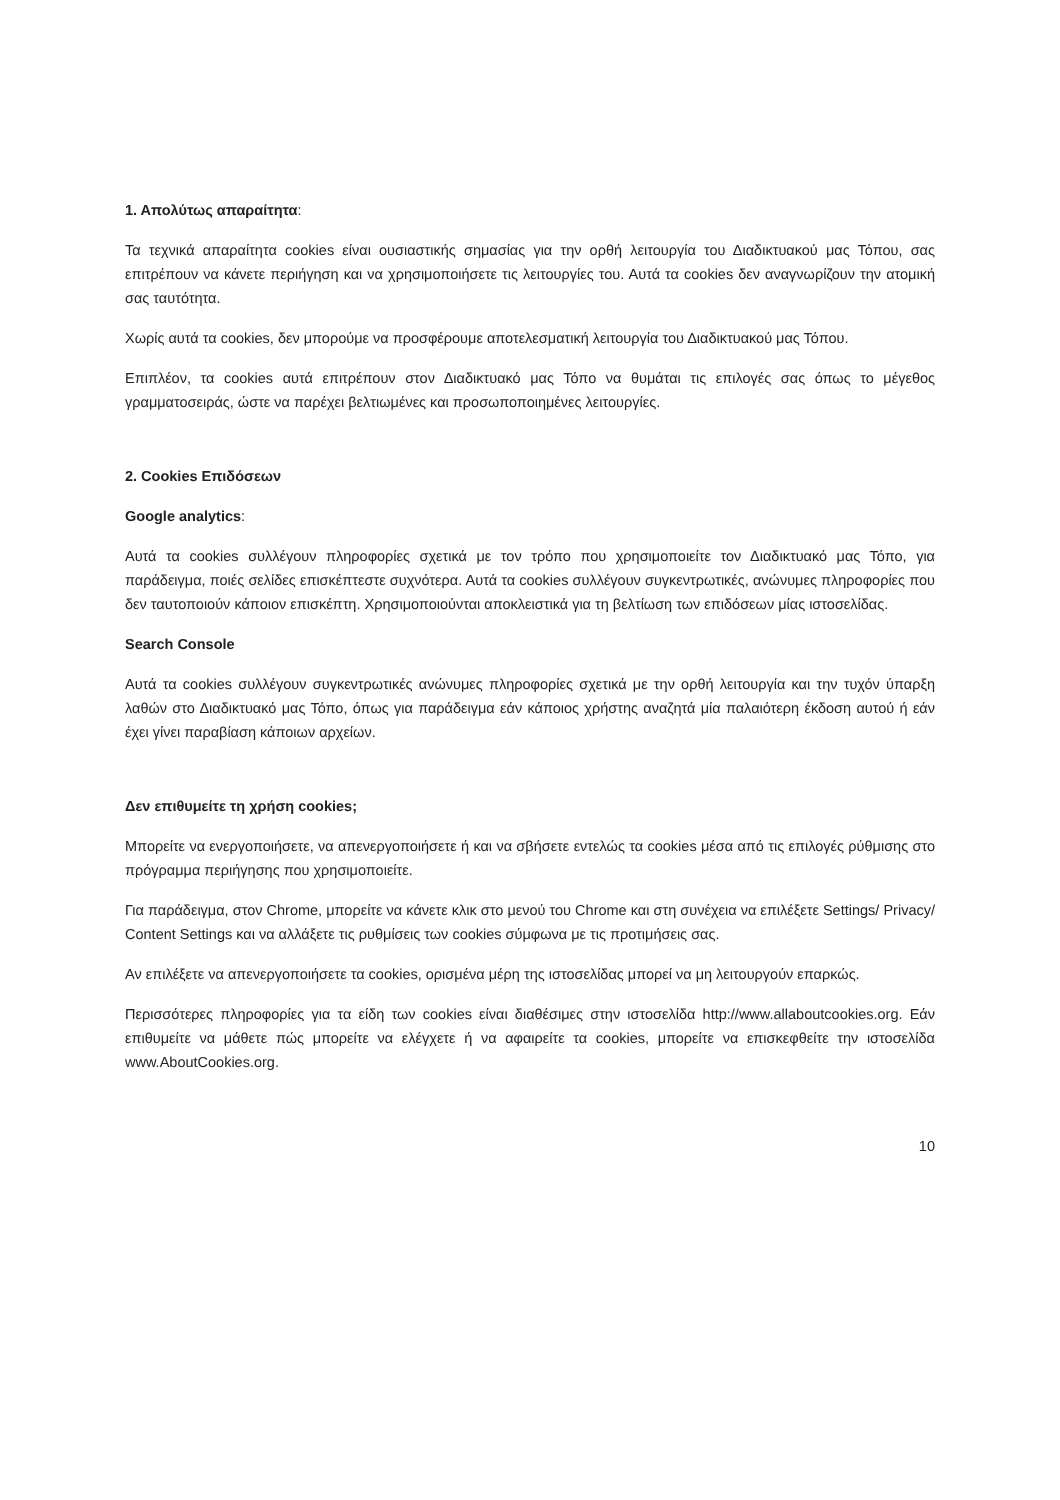1. Απολύτως απαραίτητα:
Τα τεχνικά απαραίτητα cookies είναι ουσιαστικής σημασίας για την ορθή λειτουργία του Διαδικτυακού μας Τόπου, σας επιτρέπουν να κάνετε περιήγηση και να χρησιμοποιήσετε τις λειτουργίες του. Αυτά τα cookies δεν αναγνωρίζουν την ατομική σας ταυτότητα.
Χωρίς αυτά τα cookies, δεν μπορούμε να προσφέρουμε αποτελεσματική λειτουργία του Διαδικτυακού μας Τόπου.
Επιπλέον, τα cookies αυτά επιτρέπουν στον Διαδικτυακό μας Τόπο να θυμάται τις επιλογές σας όπως το μέγεθος γραμματοσειράς, ώστε να παρέχει βελτιωμένες και προσωποποιημένες λειτουργίες.
2. Cookies Επιδόσεων
Google analytics:
Αυτά τα cookies συλλέγουν πληροφορίες σχετικά με τον τρόπο που χρησιμοποιείτε τον Διαδικτυακό μας Τόπο, για παράδειγμα, ποιές σελίδες επισκέπτεστε συχνότερα. Αυτά τα cookies συλλέγουν συγκεντρωτικές, ανώνυμες πληροφορίες που δεν ταυτοποιούν κάποιον επισκέπτη. Χρησιμοποιούνται αποκλειστικά για τη βελτίωση των επιδόσεων μίας ιστοσελίδας.
Search Console
Αυτά τα cookies συλλέγουν συγκεντρωτικές ανώνυμες πληροφορίες σχετικά με την ορθή λειτουργία και την τυχόν ύπαρξη λαθών στο Διαδικτυακό μας Τόπο, όπως για παράδειγμα εάν κάποιος χρήστης αναζητά μία παλαιότερη έκδοση αυτού ή εάν έχει γίνει παραβίαση κάποιων αρχείων.
Δεν επιθυμείτε τη χρήση cookies;
Μπορείτε να ενεργοποιήσετε, να απενεργοποιήσετε ή και να σβήσετε εντελώς τα cookies μέσα από τις επιλογές ρύθμισης στο πρόγραμμα περιήγησης που χρησιμοποιείτε.
Για παράδειγμα, στον Chrome, μπορείτε να κάνετε κλικ στο μενού του Chrome και στη συνέχεια να επιλέξετε Settings/ Privacy/ Content Settings και να αλλάξετε τις ρυθμίσεις των cookies σύμφωνα με τις προτιμήσεις σας.
Αν επιλέξετε να απενεργοποιήσετε τα cookies, ορισμένα μέρη της ιστοσελίδας μπορεί να μη λειτουργούν επαρκώς.
Περισσότερες πληροφορίες για τα είδη των cookies είναι διαθέσιμες στην ιστοσελίδα http://www.allaboutcookies.org. Εάν επιθυμείτε να μάθετε πώς μπορείτε να ελέγχετε ή να αφαιρείτε τα cookies, μπορείτε να επισκεφθείτε την ιστοσελίδα www.AboutCookies.org.
10